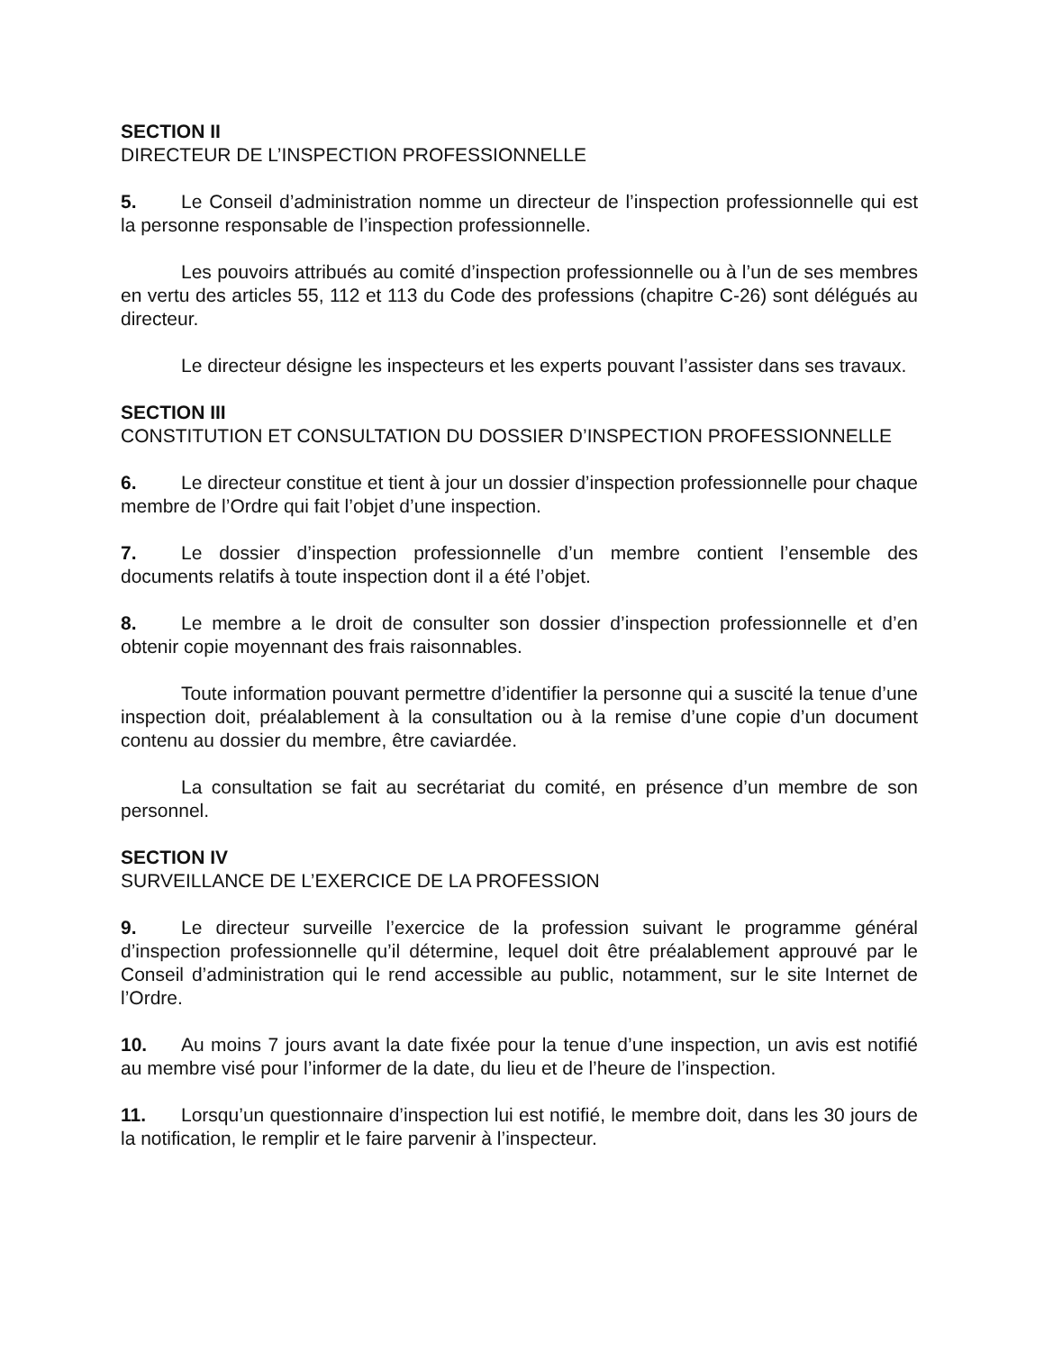SECTION II
DIRECTEUR DE L’INSPECTION PROFESSIONNELLE
5. Le Conseil d’administration nomme un directeur de l’inspection professionnelle qui est la personne responsable de l’inspection professionnelle.
Les pouvoirs attribués au comité d’inspection professionnelle ou à l’un de ses membres en vertu des articles 55, 112 et 113 du Code des professions (chapitre C-26) sont délégués au directeur.
Le directeur désigne les inspecteurs et les experts pouvant l’assister dans ses travaux.
SECTION III
CONSTITUTION ET CONSULTATION DU DOSSIER D’INSPECTION PROFESSIONNELLE
6. Le directeur constitue et tient à jour un dossier d’inspection professionnelle pour chaque membre de l’Ordre qui fait l’objet d’une inspection.
7. Le dossier d’inspection professionnelle d’un membre contient l’ensemble des documents relatifs à toute inspection dont il a été l’objet.
8. Le membre a le droit de consulter son dossier d’inspection professionnelle et d’en obtenir copie moyennant des frais raisonnables.
Toute information pouvant permettre d’identifier la personne qui a suscité la tenue d’une inspection doit, préalablement à la consultation ou à la remise d’une copie d’un document contenu au dossier du membre, être caviardée.
La consultation se fait au secrétariat du comité, en présence d’un membre de son personnel.
SECTION IV
SURVEILLANCE DE L’EXERCICE DE LA PROFESSION
9. Le directeur surveille l’exercice de la profession suivant le programme général d’inspection professionnelle qu’il détermine, lequel doit être préalablement approuvé par le Conseil d’administration qui le rend accessible au public, notamment, sur le site Internet de l’Ordre.
10. Au moins 7 jours avant la date fixée pour la tenue d’une inspection, un avis est notifié au membre visé pour l’informer de la date, du lieu et de l’heure de l’inspection.
11. Lorsqu’un questionnaire d’inspection lui est notifié, le membre doit, dans les 30 jours de la notification, le remplir et le faire parvenir à l’inspecteur.